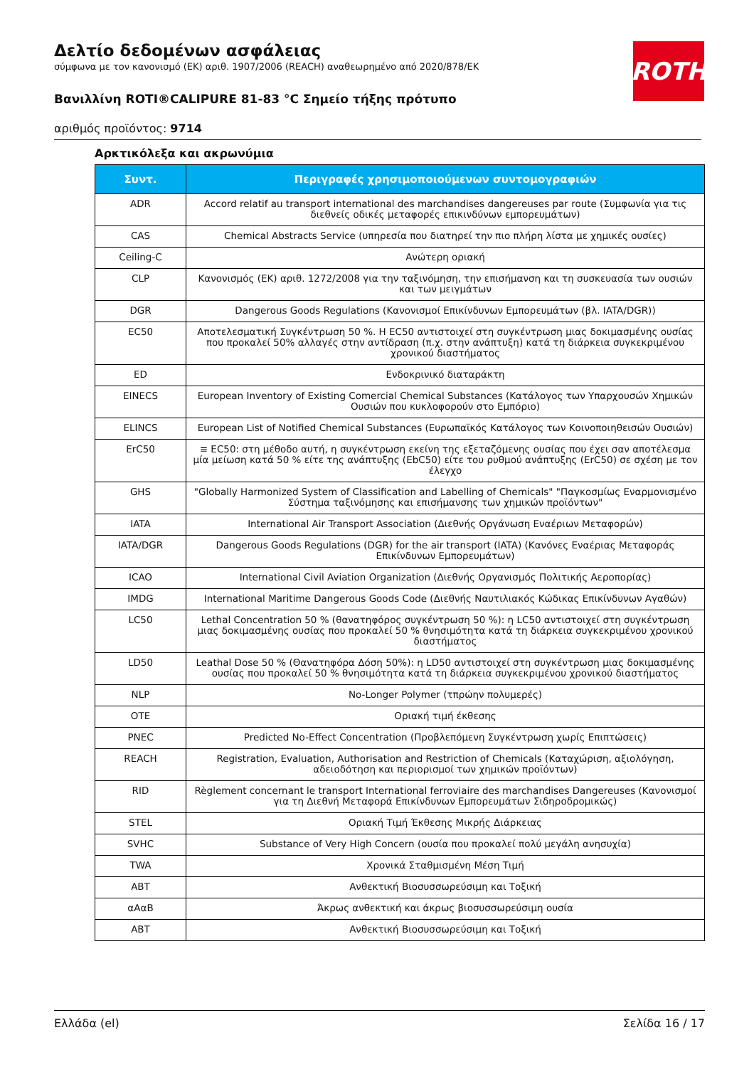Δελτίο δεδομένων ασφάλειας
σύμφωνα με τον κανονισμό (ΕΚ) αριθ. 1907/2006 (REACH) αναθεωρημένο από 2020/878/ΕΚ
Βανιλλίνη ROTI®CALIPURE 81-83 °C Σημείο τήξης πρότυπο
αριθμός προϊόντος: 9714
ROTH
Αρκτικόλεξα και ακρωνύμια
| Συντ. | Περιγραφές χρησιμοποιούμενων συντομογραφιών |
| --- | --- |
| ADR | Accord relatif au transport international des marchandises dangereuses par route (Συμφωνία για τις διεθνείς οδικές μεταφορές επικινδύνων εμπορευμάτων) |
| CAS | Chemical Abstracts Service (υπηρεσία που διατηρεί την πιο πλήρη λίστα με χημικές ουσίες) |
| Ceiling-C | Ανώτερη οριακή |
| CLP | Κανονισμός (ΕΚ) αριθ. 1272/2008 για την ταξινόμηση, την επισήμανση και τη συσκευασία των ουσιών και των μειγμάτων |
| DGR | Dangerous Goods Regulations (Κανονισμοί Επικίνδυνων Εμπορευμάτων (βλ. IATA/DGR)) |
| EC50 | Αποτελεσματική Συγκέντρωση 50 %. Η EC50 αντιστοιχεί στη συγκέντρωση μιας δοκιμασμένης ουσίας που προκαλεί 50% αλλαγές στην αντίδραση (π.χ. στην ανάπτυξη) κατά τη διάρκεια συγκεκριμένου χρονικού διαστήματος |
| ED | Ενδοκρινικό διαταράκτη |
| EINECS | European Inventory of Existing Comercial Chemical Substances (Κατάλογος των Υπαρχουσών Χημικών Ουσιών που κυκλοφορούν στο Εμπόριο) |
| ELINCS | European List of Notified Chemical Substances (Ευρωπαϊκός Κατάλογος των Κοινοποιηθεισών Ουσιών) |
| ErC50 | ≡ EC50: στη μέθοδο αυτή, η συγκέντρωση εκείνη της εξεταζόμενης ουσίας που έχει σαν αποτέλεσμα μία μείωση κατά 50 % είτε της ανάπτυξης (EbC50) είτε του ρυθμού ανάπτυξης (ErC50) σε σχέση με τον έλεγχο |
| GHS | "Globally Harmonized System of Classification and Labelling of Chemicals" "Παγκοσμίως Εναρμονισμένο Σύστημα ταξινόμησης και επισήμανσης των χημικών προϊόντων" |
| IATA | International Air Transport Association (Διεθνής Οργάνωση Εναέριων Μεταφορών) |
| IATA/DGR | Dangerous Goods Regulations (DGR) for the air transport (IATA) (Κανόνες Εναέριας Μεταφοράς Επικίνδυνων Εμπορευμάτων) |
| ICAO | International Civil Aviation Organization (Διεθνής Οργανισμός Πολιτικής Αεροπορίας) |
| IMDG | International Maritime Dangerous Goods Code (Διεθνής Ναυτιλιακός Κώδικας Επικίνδυνων Αγαθών) |
| LC50 | Lethal Concentration 50 % (θανατηφόρος συγκέντρωση 50 %): η LC50 αντιστοιχεί στη συγκέντρωση μιας δοκιμασμένης ουσίας που προκαλεί 50 % θνησιμότητα κατά τη διάρκεια συγκεκριμένου χρονικού διαστήματος |
| LD50 | Leathal Dose 50 % (Θανατηφόρα Δόση 50%): η LD50 αντιστοιχεί στη συγκέντρωση μιας δοκιμασμένης ουσίας που προκαλεί 50 % θνησιμότητα κατά τη διάρκεια συγκεκριμένου χρονικού διαστήματος |
| NLP | No-Longer Polymer (τπρώην πολυμερές) |
| OTE | Οριακή τιμή έκθεσης |
| PNEC | Predicted No-Effect Concentration (Προβλεπόμενη Συγκέντρωση χωρίς Επιπτώσεις) |
| REACH | Registration, Evaluation, Authorisation and Restriction of Chemicals (Καταχώριση, αξιολόγηση, αδειοδότηση και περιορισμοί των χημικών προϊόντων) |
| RID | Règlement concernant le transport International ferroviaire des marchandises Dangereuses (Κανονισμοί για τη Διεθνή Μεταφορά Επικίνδυνων Εμπορευμάτων Σιδηροδρομικώς) |
| STEL | Οριακή Τιμή Έκθεσης Μικρής Διάρκειας |
| SVHC | Substance of Very High Concern (ουσία που προκαλεί πολύ μεγάλη ανησυχία) |
| TWA | Χρονικά Σταθμισμένη Μέση Τιμή |
| ABT | Ανθεκτική Βιοσυσσωρεύσιμη και Τοξική |
| αΑαΒ | Άκρως ανθεκτική και άκρως βιοσυσσωρεύσιμη ουσία |
| ABT | Ανθεκτική Βιοσυσσωρεύσιμη και Τοξική |
Ελλάδα (el) Σελίδα 16 / 17